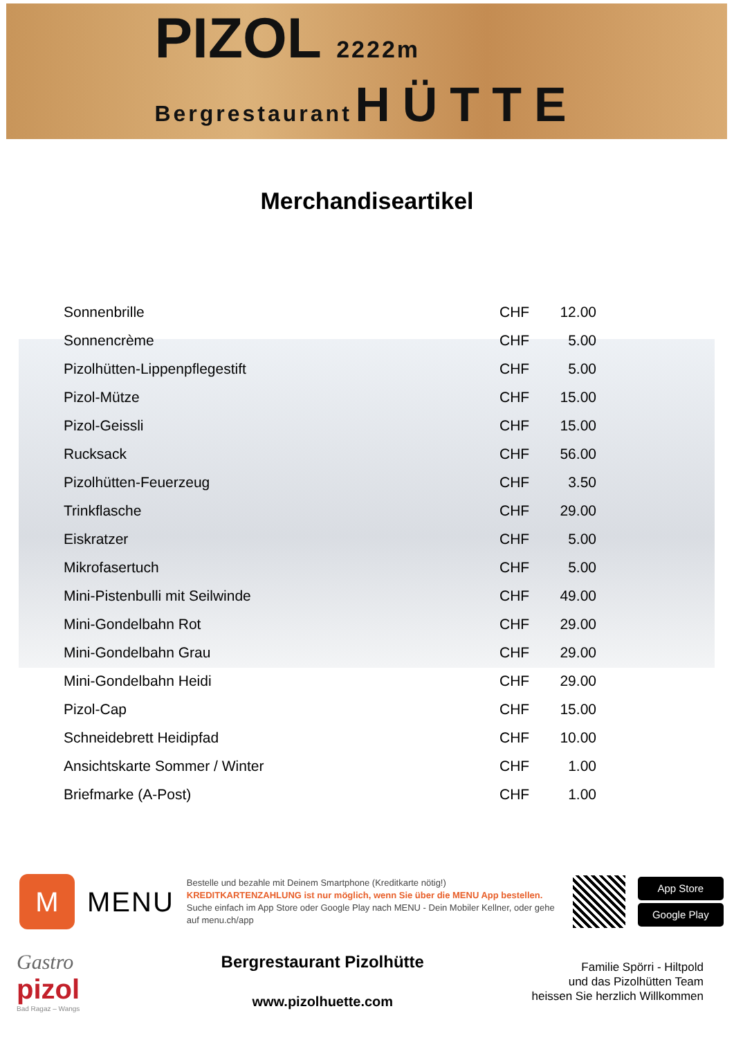PIZOL 2222m
Bergrestaurant HÜTTE
Merchandiseartikel
| Sonnenbrille | CHF | 12.00 |
| Sonnencrème | CHF | 5.00 |
| Pizolhütten-Lippenpflegestift | CHF | 5.00 |
| Pizol-Mütze | CHF | 15.00 |
| Pizol-Geissli | CHF | 15.00 |
| Rucksack | CHF | 56.00 |
| Pizolhütten-Feuerzeug | CHF | 3.50 |
| Trinkflasche | CHF | 29.00 |
| Eiskratzer | CHF | 5.00 |
| Mikrofasertuch | CHF | 5.00 |
| Mini-Pistenbulli mit Seilwinde | CHF | 49.00 |
| Mini-Gondelbahn Rot | CHF | 29.00 |
| Mini-Gondelbahn Grau | CHF | 29.00 |
| Mini-Gondelbahn Heidi | CHF | 29.00 |
| Pizol-Cap | CHF | 15.00 |
| Schneidebrett Heidipfad | CHF | 10.00 |
| Ansichtskarte Sommer / Winter | CHF | 1.00 |
| Briefmarke (A-Post) | CHF | 1.00 |
M
MENU
Bestelle und bezahle mit Deinem Smartphone (Kreditkarte nötig!)
KREDITKARTENZAHLUNG ist nur möglich, wenn Sie über die MENU App bestellen.
Suche einfach im App Store oder Google Play nach MENU - Dein Mobiler Kellner, oder gehe auf menu.ch/app
App Store
Google Play
Gastro
pizol
Bad Ragaz – Wangs
Bergrestaurant Pizolhütte
www.pizolhuette.com
Familie Spörri - Hiltpold
und das Pizolhütten Team
heissen Sie herzlich Willkommen